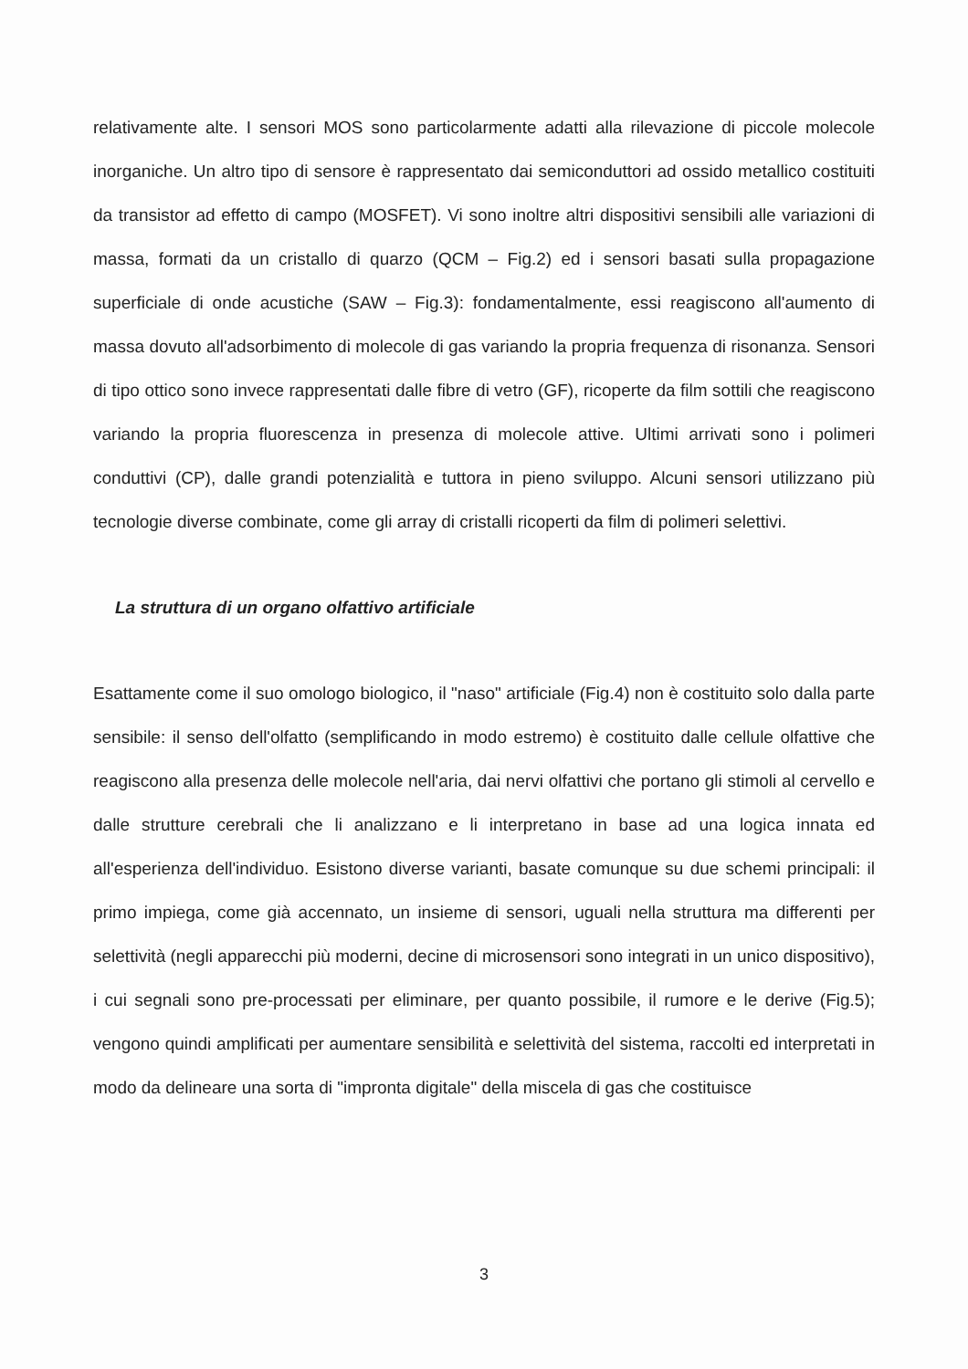relativamente alte. I sensori MOS sono particolarmente adatti alla rilevazione di piccole molecole inorganiche. Un altro tipo di sensore è rappresentato dai semiconduttori ad ossido metallico costituiti da transistor ad effetto di campo (MOSFET). Vi sono inoltre altri dispositivi sensibili alle variazioni di massa, formati da un cristallo di quarzo (QCM – Fig.2) ed i sensori basati sulla propagazione superficiale di onde acustiche (SAW – Fig.3): fondamentalmente, essi reagiscono all'aumento di massa dovuto all'adsorbimento di molecole di gas variando la propria frequenza di risonanza. Sensori di tipo ottico sono invece rappresentati dalle fibre di vetro (GF), ricoperte da film sottili che reagiscono variando la propria fluorescenza in presenza di molecole attive. Ultimi arrivati sono i polimeri conduttivi (CP), dalle grandi potenzialità e tuttora in pieno sviluppo. Alcuni sensori utilizzano più tecnologie diverse combinate, come gli array di cristalli ricoperti da film di polimeri selettivi.
La struttura di un organo olfattivo artificiale
Esattamente come il suo omologo biologico, il "naso" artificiale (Fig.4) non è costituito solo dalla parte sensibile: il senso dell'olfatto (semplificando in modo estremo) è costituito dalle cellule olfattive che reagiscono alla presenza delle molecole nell'aria, dai nervi olfattivi che portano gli stimoli al cervello e dalle strutture cerebrali che li analizzano e li interpretano in base ad una logica innata ed all'esperienza dell'individuo. Esistono diverse varianti, basate comunque su due schemi principali: il primo impiega, come già accennato, un insieme di sensori, uguali nella struttura ma differenti per selettività (negli apparecchi più moderni, decine di microsensori sono integrati in un unico dispositivo), i cui segnali sono pre-processati per eliminare, per quanto possibile, il rumore e le derive (Fig.5); vengono quindi amplificati per aumentare sensibilità e selettività del sistema, raccolti ed interpretati in modo da delineare una sorta di "impronta digitale" della miscela di gas che costituisce
3